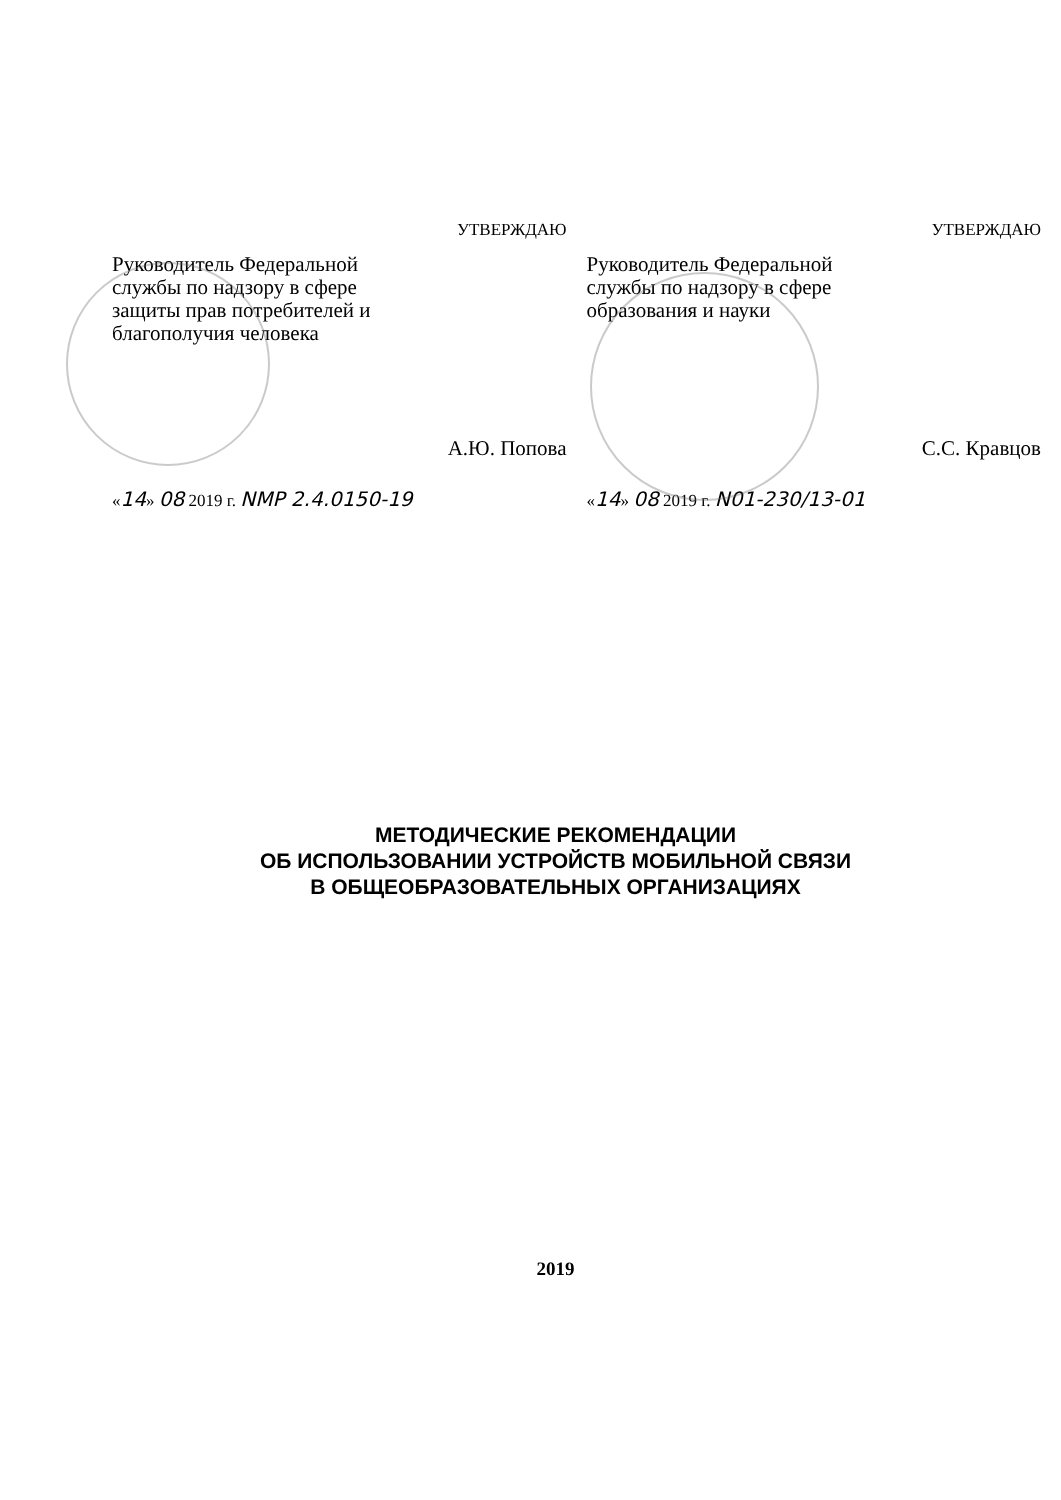УТВЕРЖДАЮ
Руководитель Федеральной
службы по надзору в сфере
защиты прав потребителей и
благополучия человека
А.Ю. Попова
«14» 08 2019 г. NMP 2.4.0150-19
УТВЕРЖДАЮ
Руководитель Федеральной
службы по надзору в сфере
образования и науки
С.С. Кравцов
«14» 08 2019 г. N01-230/13-01
МЕТОДИЧЕСКИЕ РЕКОМЕНДАЦИИ
ОБ ИСПОЛЬЗОВАНИИ УСТРОЙСТВ МОБИЛЬНОЙ СВЯЗИ
В ОБЩЕОБРАЗОВАТЕЛЬНЫХ ОРГАНИЗАЦИЯХ
2019